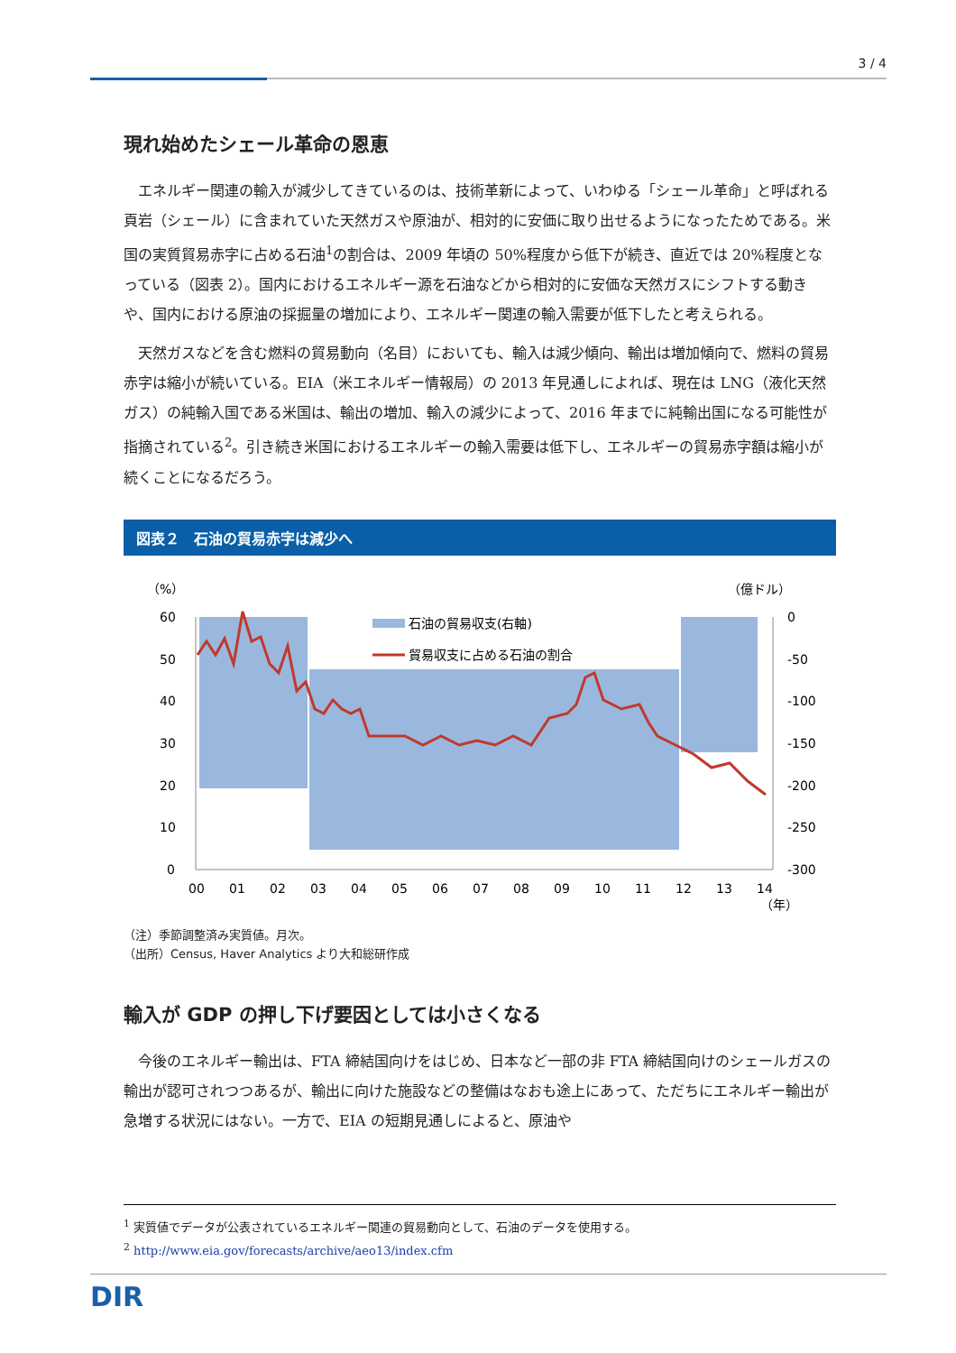3 / 4
現れ始めたシェール革命の恩恵
エネルギー関連の輸入が減少してきているのは、技術革新によって、いわゆる「シェール革命」と呼ばれる頁岩（シェール）に含まれていた天然ガスや原油が、相対的に安価に取り出せるようになったためである。米国の実質貿易赤字に占める石油<sup>1</sup>の割合は、2009 年頃の 50%程度から低下が続き、直近では 20%程度となっている（図表 2）。国内におけるエネルギー源を石油などから相対的に安価な天然ガスにシフトする動きや、国内における原油の採掘量の増加により、エネルギー関連の輸入需要が低下したと考えられる。
天然ガスなどを含む燃料の貿易動向（名目）においても、輸入は減少傾向、輸出は増加傾向で、燃料の貿易赤字は縮小が続いている。EIA（米エネルギー情報局）の 2013 年見通しによれば、現在は LNG（液化天然ガス）の純輸入国である米国は、輸出の増加、輸入の減少によって、2016 年までに純輸出国になる可能性が指摘されている<sup>2</sup>。引き続き米国におけるエネルギーの輸入需要は低下し、エネルギーの貿易赤字額は縮小が続くことになるだろう。
図表２　石油の貿易赤字は減少へ
（%）
（億ドル）
60
50
40
30
20
10
0
0
-50
-100
-150
-200
-250
-300
石油の貿易収支(右軸)
貿易収支に占める石油の割合
00
01
02
03
04
05
06
07
08
09
10
11
12
13
14
（年）
（注）季節調整済み実質値。月次。
（出所）Census, Haver Analytics より大和総研作成
輸入が GDP の押し下げ要因としては小さくなる
今後のエネルギー輸出は、FTA 締結国向けをはじめ、日本など一部の非 FTA 締結国向けのシェールガスの輸出が認可されつつあるが、輸出に向けた施設などの整備はなおも途上にあって、ただちにエネルギー輸出が急増する状況にはない。一方で、EIA の短期見通しによると、原油や
<sup>1</sup> 実質値でデータが公表されているエネルギー関連の貿易動向として、石油のデータを使用する。
<sup>2</sup> http://www.eia.gov/forecasts/archive/aeo13/index.cfm
DIR